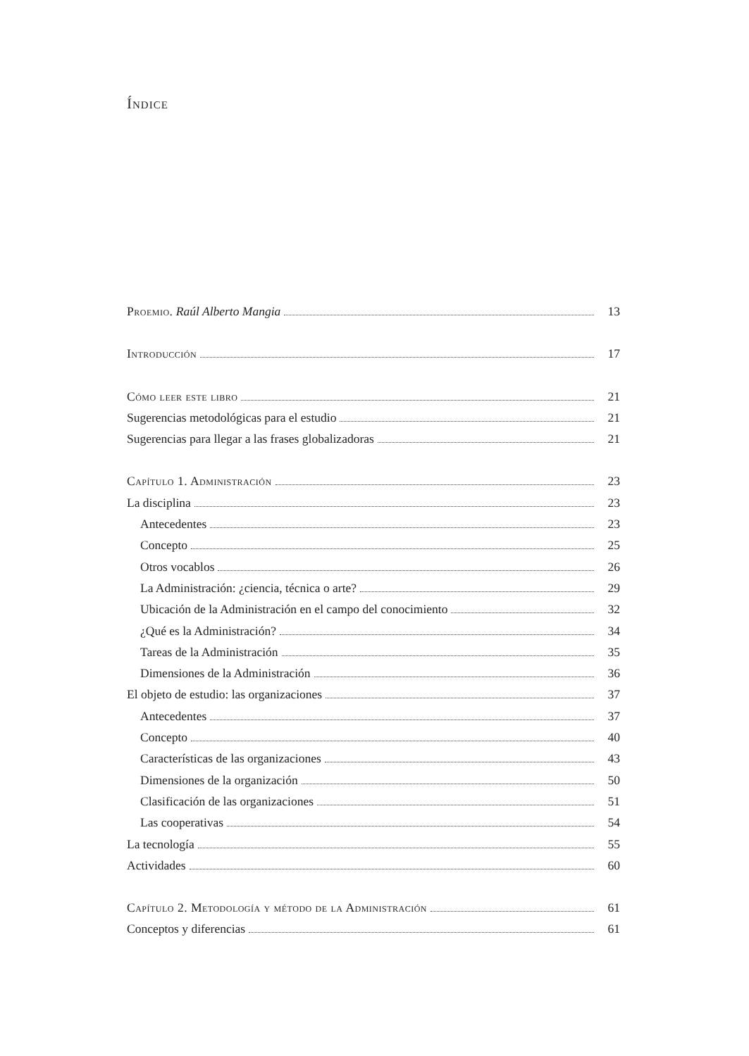Índice
Proemio. Raúl Alberto Mangia 13
Introducción 17
Cómo leer este libro 21
Sugerencias metodológicas para el estudio 21
Sugerencias para llegar a las frases globalizadoras 21
Capítulo 1. Administración 23
La disciplina 23
Antecedentes 23
Concepto 25
Otros vocablos 26
La Administración: ¿ciencia, técnica o arte? 29
Ubicación de la Administración en el campo del conocimiento 32
¿Qué es la Administración? 34
Tareas de la Administración 35
Dimensiones de la Administración 36
El objeto de estudio: las organizaciones 37
Antecedentes 37
Concepto 40
Características de las organizaciones 43
Dimensiones de la organización 50
Clasificación de las organizaciones 51
Las cooperativas 54
La tecnología 55
Actividades 60
Capítulo 2. Metodología y método de la Administración 61
Conceptos y diferencias 61